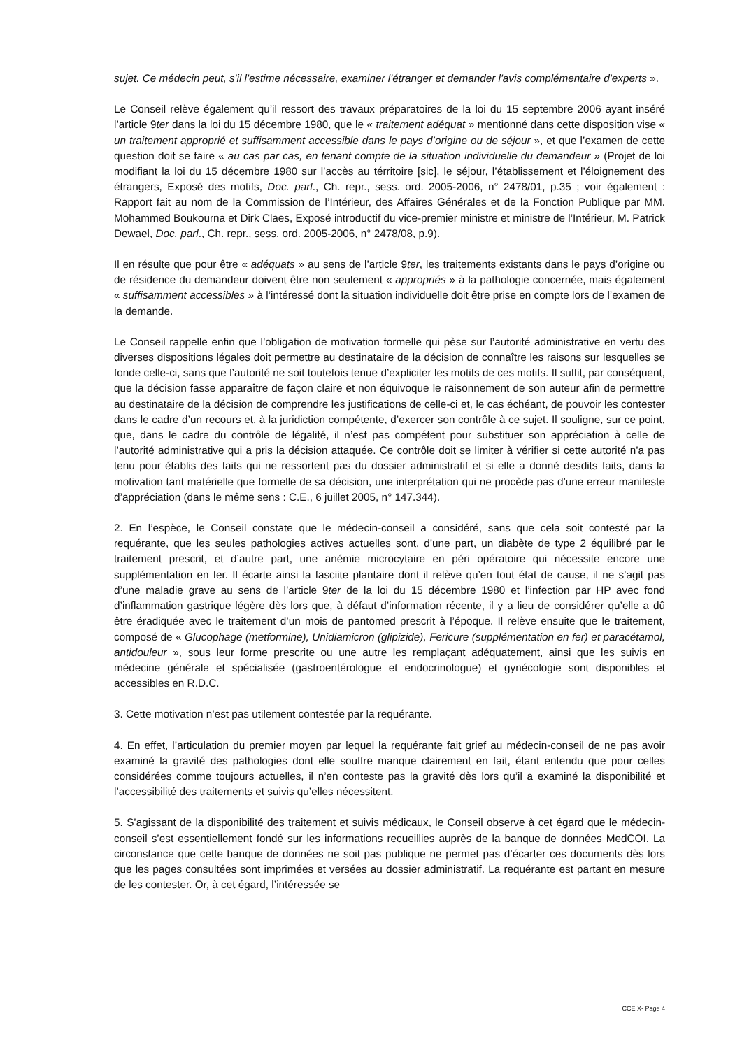sujet. Ce médecin peut, s'il l'estime nécessaire, examiner l'étranger et demander l'avis complémentaire d'experts ».
Le Conseil relève également qu’il ressort des travaux préparatoires de la loi du 15 septembre 2006 ayant inséré l’article 9ter dans la loi du 15 décembre 1980, que le « traitement adéquat » mentionné dans cette disposition vise « un traitement approprié et suffisamment accessible dans le pays d’origine ou de séjour », et que l’examen de cette question doit se faire « au cas par cas, en tenant compte de la situation individuelle du demandeur » (Projet de loi modifiant la loi du 15 décembre 1980 sur l’accès au térritoire [sic], le séjour, l’établissement et l’éloignement des étrangers, Exposé des motifs, Doc. parl., Ch. repr., sess. ord. 2005-2006, n° 2478/01, p.35 ; voir également : Rapport fait au nom de la Commission de l’Intérieur, des Affaires Générales et de la Fonction Publique par MM. Mohammed Boukourna et Dirk Claes, Exposé introductif du vice-premier ministre et ministre de l’Intérieur, M. Patrick Dewael, Doc. parl., Ch. repr., sess. ord. 2005-2006, n° 2478/08, p.9).
Il en résulte que pour être « adéquats » au sens de l’article 9ter, les traitements existants dans le pays d’origine ou de résidence du demandeur doivent être non seulement « appropriés » à la pathologie concernée, mais également « suffisamment accessibles » à l’intéressé dont la situation individuelle doit être prise en compte lors de l’examen de la demande.
Le Conseil rappelle enfin que l’obligation de motivation formelle qui pèse sur l’autorité administrative en vertu des diverses dispositions légales doit permettre au destinataire de la décision de connaître les raisons sur lesquelles se fonde celle-ci, sans que l’autorité ne soit toutefois tenue d’expliciter les motifs de ces motifs. Il suffit, par conséquent, que la décision fasse apparaître de façon claire et non équivoque le raisonnement de son auteur afin de permettre au destinataire de la décision de comprendre les justifications de celle-ci et, le cas échéant, de pouvoir les contester dans le cadre d’un recours et, à la juridiction compétente, d’exercer son contrôle à ce sujet. Il souligne, sur ce point, que, dans le cadre du contrôle de légalité, il n’est pas compétent pour substituer son appréciation à celle de l’autorité administrative qui a pris la décision attaquée. Ce contrôle doit se limiter à vérifier si cette autorité n’a pas tenu pour établis des faits qui ne ressortent pas du dossier administratif et si elle a donné desdits faits, dans la motivation tant matérielle que formelle de sa décision, une interprétation qui ne procède pas d’une erreur manifeste d’appréciation (dans le même sens : C.E., 6 juillet 2005, n° 147.344).
2. En l’espèce, le Conseil constate que le médecin-conseil a considéré, sans que cela soit contesté par la requérante, que les seules pathologies actives actuelles sont, d’une part, un diabète de type 2 équilibré par le traitement prescrit, et d’autre part, une anémie microcytaire en péri opératoire qui nécessite encore une supplémentation en fer. Il écarte ainsi la fasciite plantaire dont il relève qu’en tout état de cause, il ne s’agit pas d’une maladie grave au sens de l’article 9ter de la loi du 15 décembre 1980 et l’infection par HP avec fond d’inflammation gastrique légère dès lors que, à défaut d’information récente, il y a lieu de considérer qu’elle a dû être éradiquée avec le traitement d’un mois de pantomed prescrit à l’époque. Il relève ensuite que le traitement, composé de « Glucophage (metformine), Unidiamicron (glipizide), Fericure (supplémentation en fer) et paracétamol, antidouleur », sous leur forme prescrite ou une autre les remplaçant adéquatement, ainsi que les suivis en médecine générale et spécialisée (gastroentérologue et endocrinologue) et gynécologie sont disponibles et accessibles en R.D.C.
3. Cette motivation n’est pas utilement contestée par la requérante.
4. En effet, l’articulation du premier moyen par lequel la requérante fait grief au médecin-conseil de ne pas avoir examiné la gravité des pathologies dont elle souffre manque clairement en fait, étant entendu que pour celles considérées comme toujours actuelles, il n’en conteste pas la gravité dès lors qu’il a examiné la disponibilité et l’accessibilité des traitements et suivis qu’elles nécessitent.
5. S’agissant de la disponibilité des traitement et suivis médicaux, le Conseil observe à cet égard que le médecin-conseil s’est essentiellement fondé sur les informations recueillies auprès de la banque de données MedCOI. La circonstance que cette banque de données ne soit pas publique ne permet pas d’écarter ces documents dès lors que les pages consultées sont imprimées et versées au dossier administratif. La requérante est partant en mesure de les contester. Or, à cet égard, l’intéressée se
CCE X- Page 4